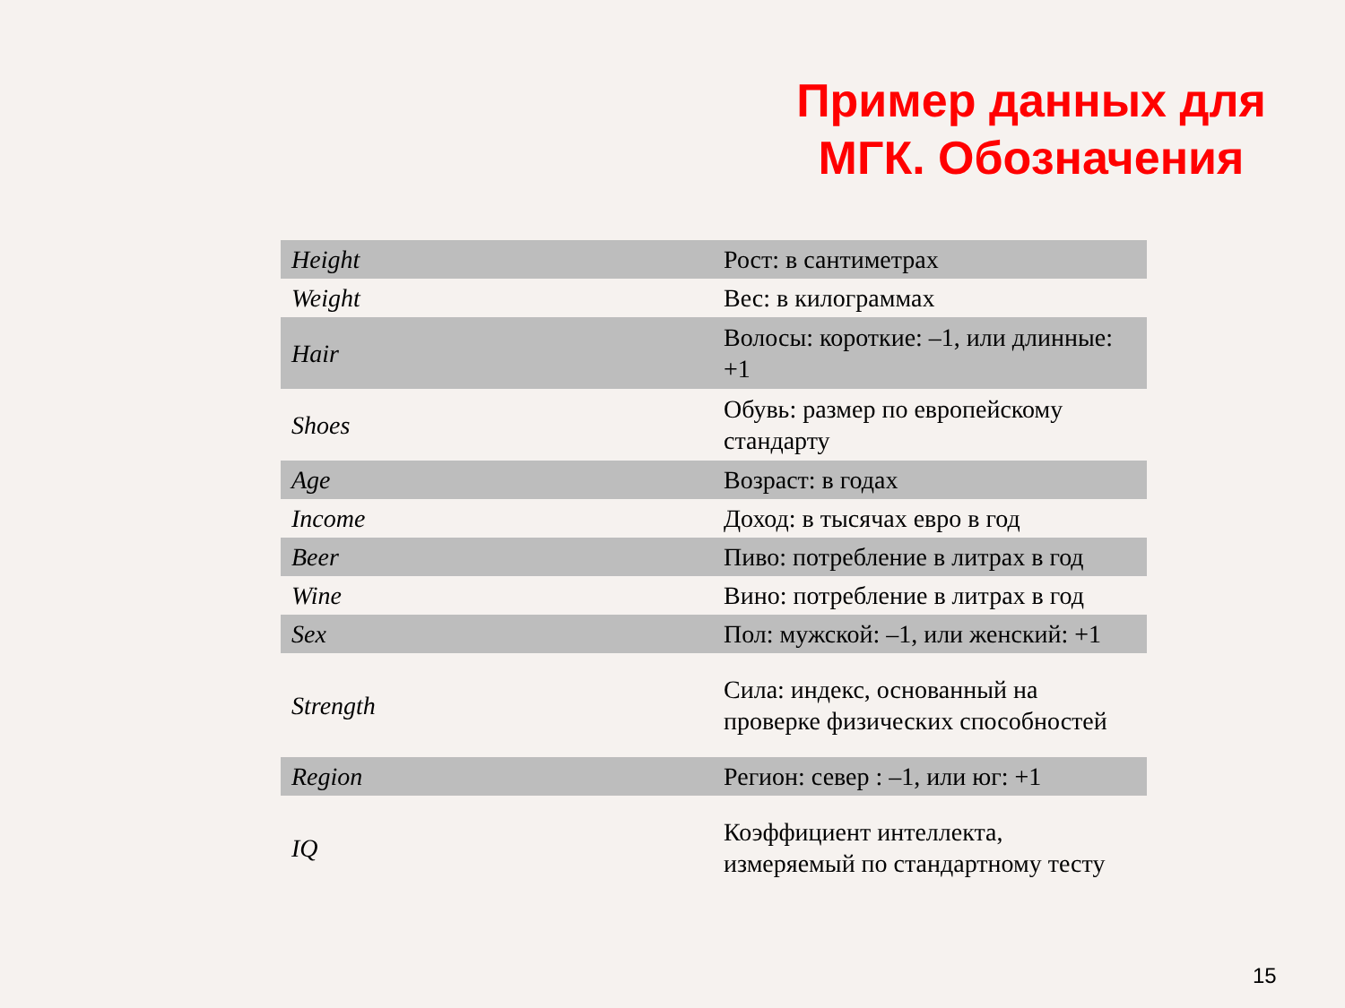Пример данных для МГК. Обозначения
| Height | Рост: в сантиметрах |
| Weight | Вес: в килограммах |
| Hair | Волосы: короткие: –1, или длинные: +1 |
| Shoes | Обувь: размер по европейскому стандарту |
| Age | Возраст: в годах |
| Income | Доход: в тысячах евро в год |
| Beer | Пиво: потребление в литрах в год |
| Wine | Вино: потребление в литрах в год |
| Sex | Пол: мужской: –1, или женский: +1 |
| Strength | Сила: индекс, основанный на проверке физических способностей |
| Region | Регион: север : –1, или юг: +1 |
| IQ | Коэффициент интеллекта, измеряемый по стандартному тесту |
15